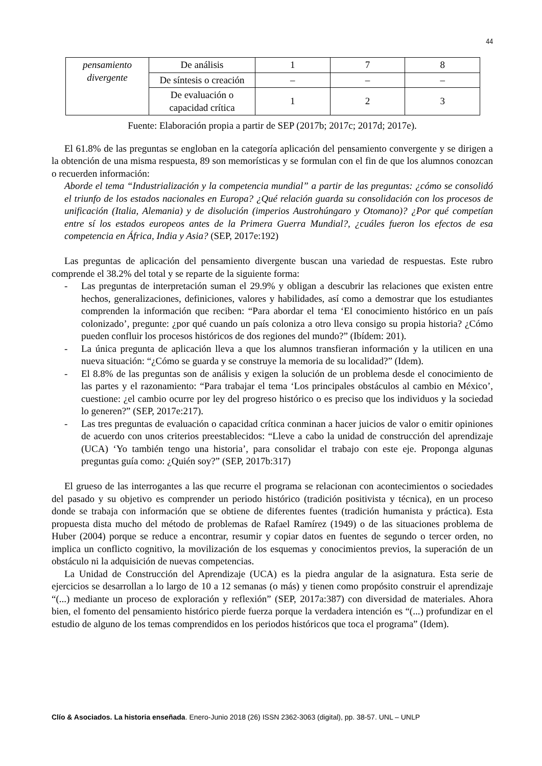44
| pensamiento divergente | De análisis | 1 | 7 | 8 |
| | De síntesis o creación | – | – | – |
| | De evaluación o capacidad crítica | 1 | 2 | 3 |
Fuente: Elaboración propia a partir de SEP (2017b; 2017c; 2017d; 2017e).
El 61.8% de las preguntas se engloban en la categoría aplicación del pensamiento convergente y se dirigen a la obtención de una misma respuesta, 89 son memorísticas y se formulan con el fin de que los alumnos conozcan o recuerden información:
Aborde el tema “Industrialización y la competencia mundial” a partir de las preguntas: ¿cómo se consolidó el triunfo de los estados nacionales en Europa? ¿Qué relación guarda su consolidación con los procesos de unificación (Italia, Alemania) y de disolución (imperios Austrohúngaro y Otomano)? ¿Por qué competían entre sí los estados europeos antes de la Primera Guerra Mundial?, ¿cuáles fueron los efectos de esa competencia en África, India y Asia? (SEP, 2017e:192)
Las preguntas de aplicación del pensamiento divergente buscan una variedad de respuestas. Este rubro comprende el 38.2% del total y se reparte de la siguiente forma:
- Las preguntas de interpretación suman el 29.9% y obligan a descubrir las relaciones que existen entre hechos, generalizaciones, definiciones, valores y habilidades, así como a demostrar que los estudiantes comprenden la información que reciben: “Para abordar el tema ‘El conocimiento histórico en un país colonizado’, pregunte: ¿por qué cuando un país coloniza a otro lleva consigo su propia historia? ¿Cómo pueden confluir los procesos históricos de dos regiones del mundo?” (Ibídem: 201).
- La única pregunta de aplicación lleva a que los alumnos transfieran información y la utilicen en una nueva situación: “¿Cómo se guarda y se construye la memoria de su localidad?” (Idem).
- El 8.8% de las preguntas son de análisis y exigen la solución de un problema desde el conocimiento de las partes y el razonamiento: “Para trabajar el tema ‘Los principales obstáculos al cambio en México’, cuestione: ¿el cambio ocurre por ley del progreso histórico o es preciso que los individuos y la sociedad lo generen?” (SEP, 2017e:217).
- Las tres preguntas de evaluación o capacidad crítica conminan a hacer juicios de valor o emitir opiniones de acuerdo con unos criterios preestablecidos: “Lleve a cabo la unidad de construcción del aprendizaje (UCA) ‘Yo también tengo una historia’, para consolidar el trabajo con este eje. Proponga algunas preguntas guía como: ¿Quién soy?” (SEP, 2017b:317)
El grueso de las interrogantes a las que recurre el programa se relacionan con acontecimientos o sociedades del pasado y su objetivo es comprender un periodo histórico (tradición positivista y técnica), en un proceso donde se trabaja con información que se obtiene de diferentes fuentes (tradición humanista y práctica). Esta propuesta dista mucho del método de problemas de Rafael Ramírez (1949) o de las situaciones problema de Huber (2004) porque se reduce a encontrar, resumir y copiar datos en fuentes de segundo o tercer orden, no implica un conflicto cognitivo, la movilización de los esquemas y conocimientos previos, la superación de un obstáculo ni la adquisición de nuevas competencias.
La Unidad de Construcción del Aprendizaje (UCA) es la piedra angular de la asignatura. Esta serie de ejercicios se desarrollan a lo largo de 10 a 12 semanas (o más) y tienen como propósito construir el aprendizaje “(...) mediante un proceso de exploración y reflexión” (SEP, 2017a:387) con diversidad de materiales. Ahora bien, el fomento del pensamiento histórico pierde fuerza porque la verdadera intención es “(...) profundizar en el estudio de alguno de los temas comprendidos en los periodos históricos que toca el programa” (Idem).
Clío & Asociados. La historia enseñada. Enero-Junio 2018 (26) ISSN 2362-3063 (digital), pp. 38-57. UNL – UNLP